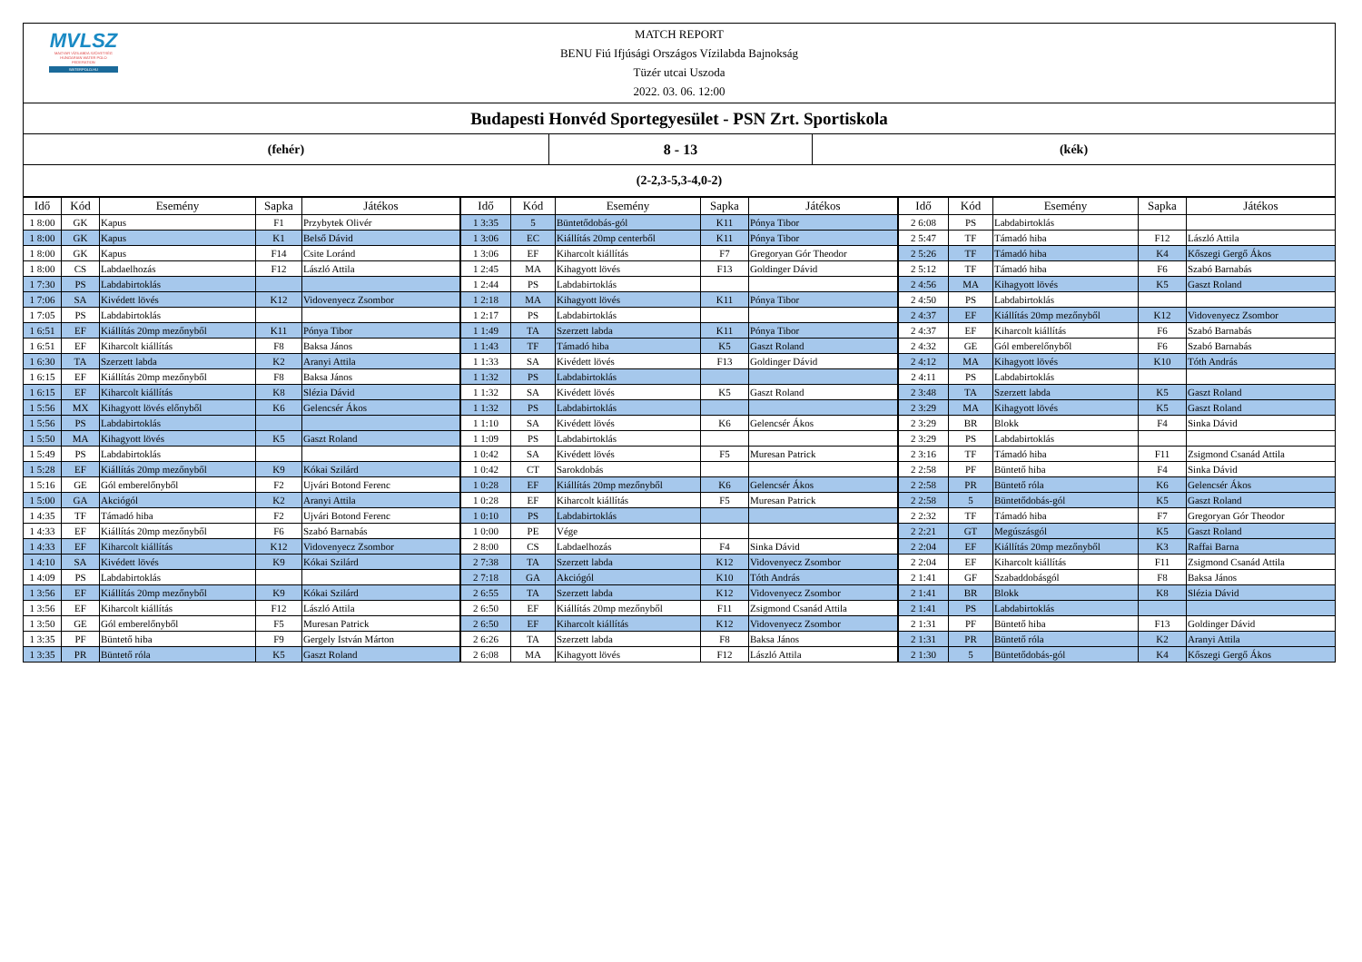MVLSZ
MAGYAR VÍZILABDA SZÖVETSÉG
HUNGARIAN WATER POLO FEDERATION
WATERPOLO.HU
MATCH REPORT
BENU Fiú Ifjúsági Országos Vízilabda Bajnokság
Tüzér utcai Uszoda
2022. 03. 06. 12:00
Budapesti Honvéd Sportegyesület - PSN Zrt. Sportiskola
(fehér) 8 - 13 (kék)
(2-2,3-5,3-4,0-2)
| Idő | Kód | Esemény | Sapka | Játékos |
| --- | --- | --- | --- | --- |
| 1 8:00 | GK | Kapus | F1 | Przybytek Olivér |
| 1 8:00 | GK | Kapus | K1 | Belső Dávid |
| 1 8:00 | GK | Kapus | F14 | Csite Loránd |
| 1 8:00 | CS | Labdaelhozás | F12 | László Attila |
| 1 7:30 | PS | Labdabirtoklás | | |
| 1 7:06 | SA | Kivédett lövés | K12 | Vidovenyecz Zsombor |
| 1 7:05 | PS | Labdabirtoklás | | |
| 1 6:51 | EF | Kiállítás 20mp mezőnyből | K11 | Pónya Tibor |
| 1 6:51 | EF | Kiharcolt kiállítás | F8 | Baksa János |
| 1 6:30 | TA | Szerzett labda | K2 | Aranyi Attila |
| 1 6:15 | EF | Kiállítás 20mp mezőnyből | F8 | Baksa János |
| 1 6:15 | EF | Kiharcolt kiállítás | K8 | Slézia Dávid |
| 1 5:56 | MX | Kihagyott lövés előnyből | K6 | Gelencsér Ákos |
| 1 5:56 | PS | Labdabirtoklás | | |
| 1 5:50 | MA | Kihagyott lövés | K5 | Gaszt Roland |
| 1 5:49 | PS | Labdabirtoklás | | |
| 1 5:28 | EF | Kiállítás 20mp mezőnyből | K9 | Kókai Szilárd |
| 1 5:16 | GE | Gól emberelőnyből | F2 | Ujvári Botond Ferenc |
| 1 5:00 | GA | Akciógól | K2 | Aranyi Attila |
| 1 4:35 | TF | Támadó hiba | F2 | Ujvári Botond Ferenc |
| 1 4:33 | EF | Kiállítás 20mp mezőnyből | F6 | Szabó Barnabás |
| 1 4:33 | EF | Kiharcolt kiállítás | K12 | Vidovenyecz Zsombor |
| 1 4:10 | SA | Kivédett lövés | K9 | Kókai Szilárd |
| 1 4:09 | PS | Labdabirtoklás | | |
| 1 3:56 | EF | Kiállítás 20mp mezőnyből | K9 | Kókai Szilárd |
| 1 3:56 | EF | Kiharcolt kiállítás | F12 | László Attila |
| 1 3:50 | GE | Gól emberelőnyből | F5 | Muresan Patrick |
| 1 3:35 | PF | Büntető hiba | F9 | Gergely István Márton |
| 1 3:35 | PR | Büntető róla | K5 | Gaszt Roland |
| Idő | Kód | Esemény | Sapka | Játékos |
| --- | --- | --- | --- | --- |
| 1 3:35 | 5 | Büntetődobás-gól | K11 | Pónya Tibor |
| 1 3:06 | EC | Kiállítás 20mp centerből | K11 | Pónya Tibor |
| 1 3:06 | EF | Kiharcolt kiállítás | F7 | Gregoryan Gór Theodor |
| 1 2:45 | MA | Kihagyott lövés | F13 | Goldinger Dávid |
| 1 2:44 | PS | Labdabirtoklás | | |
| 1 2:18 | MA | Kihagyott lövés | K11 | Pónya Tibor |
| 1 2:17 | PS | Labdabirtoklás | | |
| 1 1:49 | TA | Szerzett labda | K11 | Pónya Tibor |
| 1 1:43 | TF | Támadó hiba | K5 | Gaszt Roland |
| 1 1:33 | SA | Kivédett lövés | F13 | Goldinger Dávid |
| 1 1:32 | PS | Labdabirtoklás | | |
| 1 1:32 | SA | Kivédett lövés | K5 | Gaszt Roland |
| 1 1:32 | PS | Labdabirtoklás | | |
| 1 1:10 | SA | Kivédett lövés | K6 | Gelencsér Ákos |
| 1 1:09 | PS | Labdabirtoklás | | |
| 1 0:42 | SA | Kivédett lövés | F5 | Muresan Patrick |
| 1 0:42 | CT | Sarokdobás | | |
| 1 0:28 | EF | Kiállítás 20mp mezőnyből | K6 | Gelencsér Ákos |
| 1 0:28 | EF | Kiharcolt kiállítás | F5 | Muresan Patrick |
| 1 0:10 | PS | Labdabirtoklás | | |
| 1 0:00 | PE | Vége | | |
| 2 8:00 | CS | Labdaelhozás | F4 | Sinka Dávid |
| 2 7:38 | TA | Szerzett labda | K12 | Vidovenyecz Zsombor |
| 2 7:18 | GA | Akciógól | K10 | Tóth András |
| 2 6:55 | TA | Szerzett labda | K12 | Vidovenyecz Zsombor |
| 2 6:50 | EF | Kiállítás 20mp mezőnyből | F11 | Zsigmond Csanád Attila |
| 2 6:50 | EF | Kiharcolt kiállítás | K12 | Vidovenyecz Zsombor |
| 2 6:26 | TA | Szerzett labda | F8 | Baksa János |
| 2 6:08 | MA | Kihagyott lövés | F12 | László Attila |
| Idő | Kód | Esemény | Sapka | Játékos |
| --- | --- | --- | --- | --- |
| 2 6:08 | PS | Labdabirtoklás | | |
| 2 5:47 | TF | Támadó hiba | F12 | László Attila |
| 2 5:26 | TF | Támadó hiba | K4 | Kőszegi Gergő Ákos |
| 2 5:12 | TF | Támadó hiba | F6 | Szabó Barnabás |
| 2 4:56 | MA | Kihagyott lövés | K5 | Gaszt Roland |
| 2 4:50 | PS | Labdabirtoklás | | |
| 2 4:37 | EF | Kiállítás 20mp mezőnyből | K12 | Vidovenyecz Zsombor |
| 2 4:37 | EF | Kiharcolt kiállítás | F6 | Szabó Barnabás |
| 2 4:32 | GE | Gól emberelőnyből | F6 | Szabó Barnabás |
| 2 4:12 | MA | Kihagyott lövés | K10 | Tóth András |
| 2 4:11 | PS | Labdabirtoklás | | |
| 2 3:48 | TA | Szerzett labda | K5 | Gaszt Roland |
| 2 3:29 | MA | Kihagyott lövés | K5 | Gaszt Roland |
| 2 3:29 | BR | Blokk | F4 | Sinka Dávid |
| 2 3:29 | PS | Labdabirtoklás | | |
| 2 3:16 | TF | Támadó hiba | F11 | Zsigmond Csanád Attila |
| 2 2:58 | PF | Büntető hiba | F4 | Sinka Dávid |
| 2 2:58 | PR | Büntető róla | K6 | Gelencsér Ákos |
| 2 2:58 | 5 | Büntetődobás-gól | K5 | Gaszt Roland |
| 2 2:32 | TF | Támadó hiba | F7 | Gregoryan Gór Theodor |
| 2 2:21 | GT | Megúszásgól | K5 | Gaszt Roland |
| 2 2:04 | EF | Kiállítás 20mp mezőnyből | K3 | Raffai Barna |
| 2 2:04 | EF | Kiharcolt kiállítás | F11 | Zsigmond Csanád Attila |
| 2 1:41 | GF | Szabaddobásgól | F8 | Baksa János |
| 2 1:41 | BR | Blokk | K8 | Slézia Dávid |
| 2 1:41 | PS | Labdabirtoklás | | |
| 2 1:31 | PF | Büntető hiba | F13 | Goldinger Dávid |
| 2 1:31 | PR | Büntető róla | K2 | Aranyi Attila |
| 2 1:30 | 5 | Büntetődobás-gól | K4 | Kőszegi Gergő Ákos |